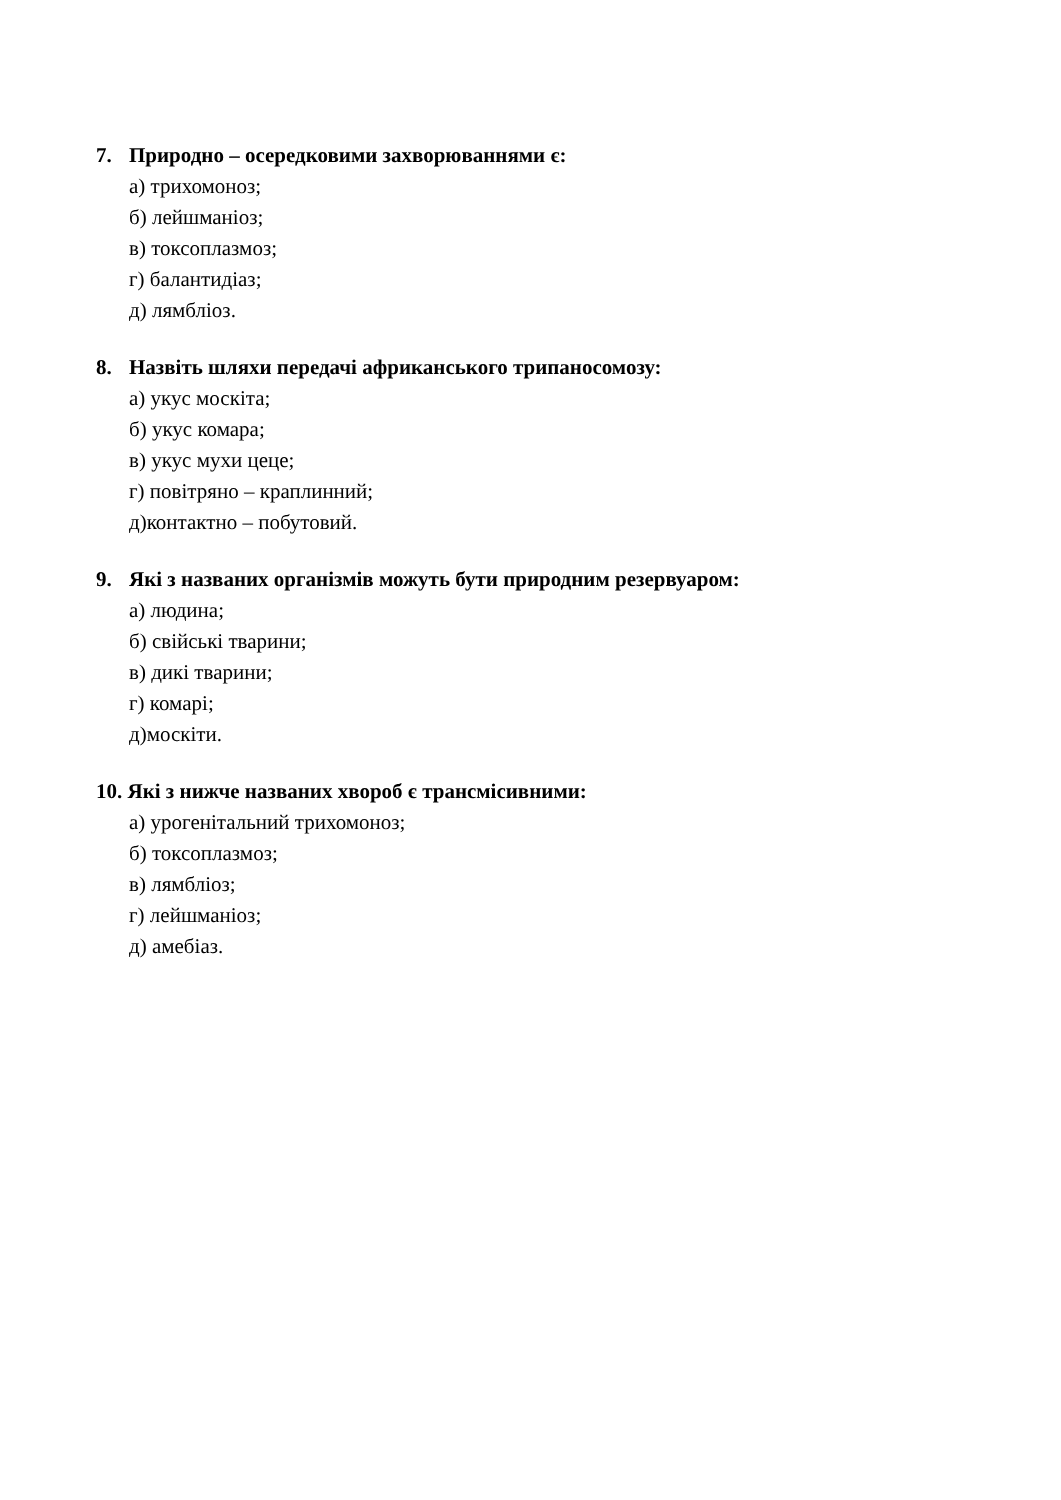7. Природно – осередковими захворюваннями є:
а) трихомоноз;
б) лейшманіоз;
в) токсоплазмоз;
г) балантидіаз;
д) лямбліоз.
8. Назвіть шляхи передачі африканського трипаносомозу:
а) укус москіта;
б) укус комара;
в) укус мухи цеце;
г) повітряно – краплинний;
д)контактно – побутовий.
9. Які з названих організмів можуть бути природним резервуаром:
а) людина;
б) свійські тварини;
в) дикі тварини;
г) комарі;
д)москіти.
10. Які з нижче названих хвороб є трансмісивними:
а) урогенітальний трихомоноз;
б) токсоплазмоз;
в) лямбліоз;
г) лейшманіоз;
д) амебіаз.